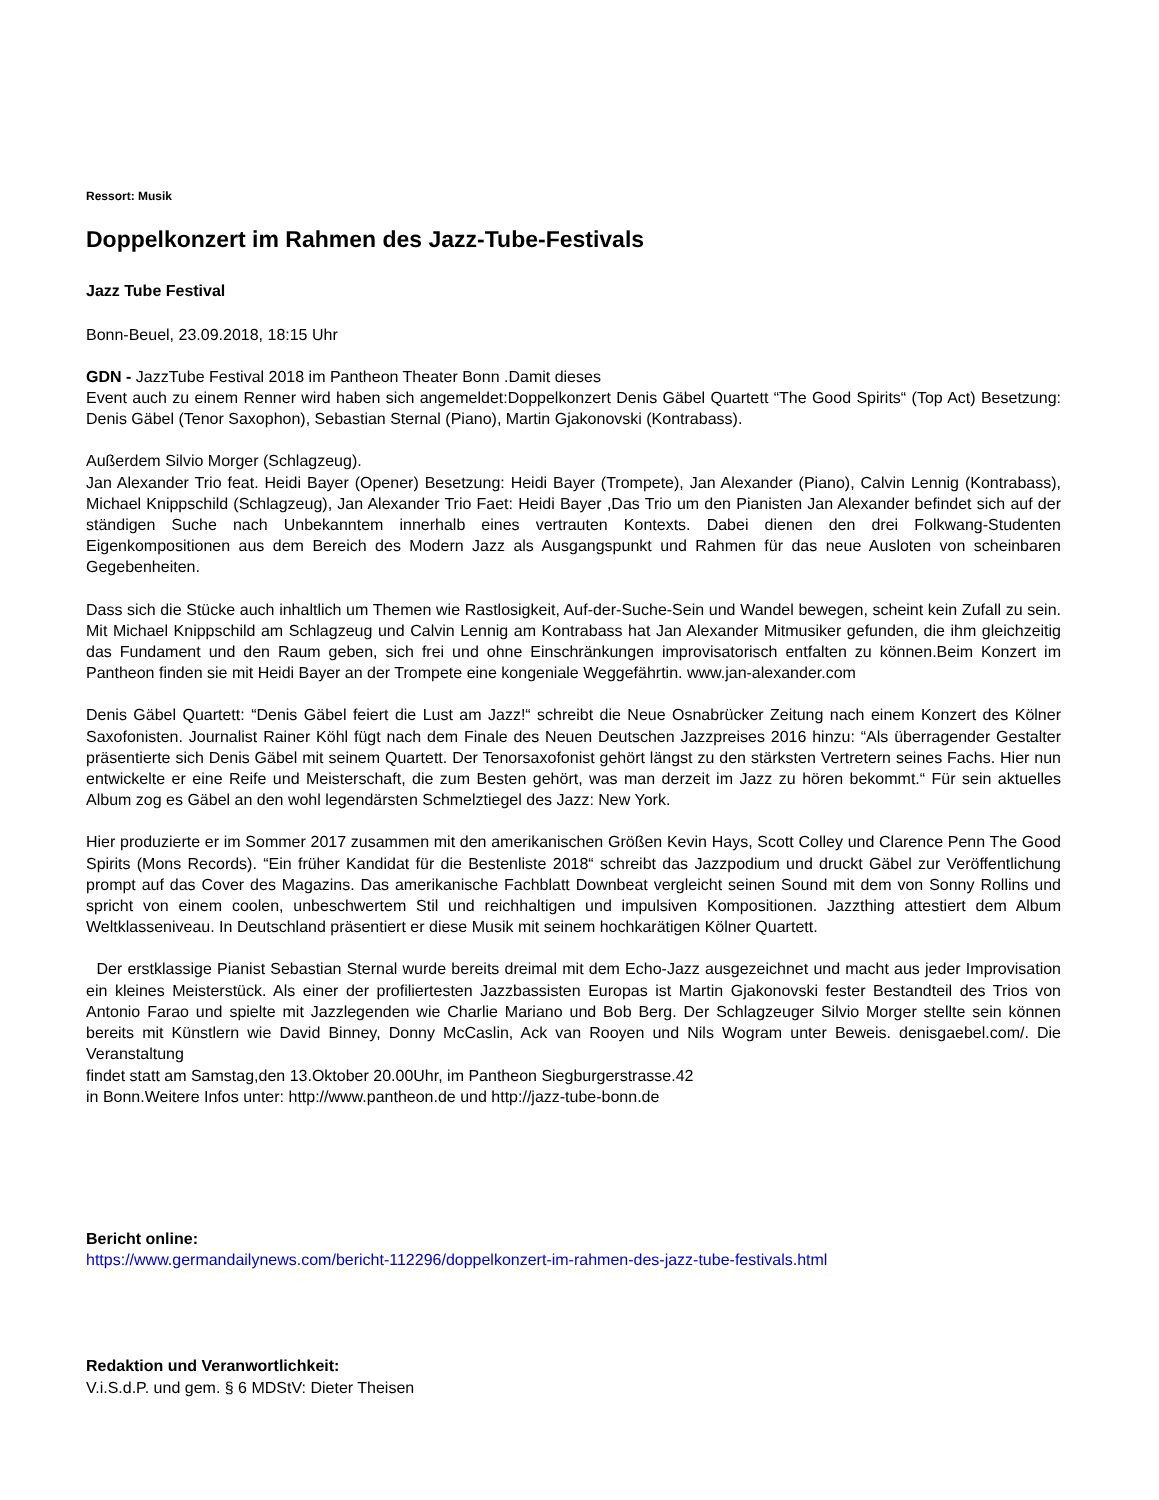Ressort: Musik
Doppelkonzert im Rahmen des Jazz-Tube-Festivals
Jazz Tube Festival
Bonn-Beuel, 23.09.2018, 18:15 Uhr
GDN - JazzTube Festival 2018 im Pantheon Theater Bonn .Damit dieses
Event auch zu einem Renner wird haben sich angemeldet:Doppelkonzert Denis Gäbel Quartett “The Good Spirits“ (Top Act) Besetzung: Denis Gäbel (Tenor Saxophon), Sebastian Sternal (Piano), Martin Gjakonovski (Kontrabass).
Außerdem Silvio Morger (Schlagzeug).
Jan Alexander Trio feat. Heidi Bayer (Opener) Besetzung: Heidi Bayer (Trompete), Jan Alexander (Piano), Calvin Lennig (Kontrabass), Michael Knippschild (Schlagzeug), Jan Alexander Trio Faet: Heidi Bayer ,Das Trio um den Pianisten Jan Alexander befindet sich auf der ständigen Suche nach Unbekanntem innerhalb eines vertrauten Kontexts. Dabei dienen den drei Folkwang-Studenten Eigenkompositionen aus dem Bereich des Modern Jazz als Ausgangspunkt und Rahmen für das neue Ausloten von scheinbaren Gegebenheiten.
Dass sich die Stücke auch inhaltlich um Themen wie Rastlosigkeit, Auf-der-Suche-Sein und Wandel bewegen, scheint kein Zufall zu sein. Mit Michael Knippschild am Schlagzeug und Calvin Lennig am Kontrabass hat Jan Alexander Mitmusiker gefunden, die ihm gleichzeitig das Fundament und den Raum geben, sich frei und ohne Einschränkungen improvisatorisch entfalten zu können.Beim Konzert im Pantheon finden sie mit Heidi Bayer an der Trompete eine kongeniale Weggefährtin. www.jan-alexander.com
Denis Gäbel Quartett: “Denis Gäbel feiert die Lust am Jazz!“ schreibt die Neue Osnabrücker Zeitung nach einem Konzert des Kölner Saxofonisten. Journalist Rainer Köhl fügt nach dem Finale des Neuen Deutschen Jazzpreises 2016 hinzu: “Als überragender Gestalter präsentierte sich Denis Gäbel mit seinem Quartett. Der Tenorsaxofonist gehört längst zu den stärksten Vertretern seines Fachs. Hier nun entwickelte er eine Reife und Meisterschaft, die zum Besten gehört, was man derzeit im Jazz zu hören bekommt.“ Für sein aktuelles Album zog es Gäbel an den wohl legendärsten Schmelztiegel des Jazz: New York.
Hier produzierte er im Sommer 2017 zusammen mit den amerikanischen Größen Kevin Hays, Scott Colley und Clarence Penn The Good Spirits (Mons Records). “Ein früher Kandidat für die Bestenliste 2018“ schreibt das Jazzpodium und druckt Gäbel zur Veröffentlichung prompt auf das Cover des Magazins. Das amerikanische Fachblatt Downbeat vergleicht seinen Sound mit dem von Sonny Rollins und spricht von einem coolen, unbeschwertem Stil und reichhaltigen und impulsiven Kompositionen. Jazzthing attestiert dem Album Weltklasseniveau. In Deutschland präsentiert er diese Musik mit seinem hochkarätigen Kölner Quartett.
Der erstklassige Pianist Sebastian Sternal wurde bereits dreimal mit dem Echo-Jazz ausgezeichnet und macht aus jeder Improvisation ein kleines Meisterstück. Als einer der profiliertesten Jazzbassisten Europas ist Martin Gjakonovski fester Bestandteil des Trios von Antonio Farao und spielte mit Jazzlegenden wie Charlie Mariano und Bob Berg. Der Schlagzeuger Silvio Morger stellte sein können bereits mit Künstlern wie David Binney, Donny McCaslin, Ack van Rooyen und Nils Wogram unter Beweis. denisgaebel.com/. Die Veranstaltung
findet statt am Samstag,den 13.Oktober 20.00Uhr, im Pantheon Siegburgerstrasse.42
in Bonn.Weitere Infos unter: http://www.pantheon.de und http://jazz-tube-bonn.de
Bericht online:
https://www.germandailynews.com/bericht-112296/doppelkonzert-im-rahmen-des-jazz-tube-festivals.html
Redaktion und Veranwortlichkeit:
V.i.S.d.P. und gem. § 6 MDStV: Dieter Theisen